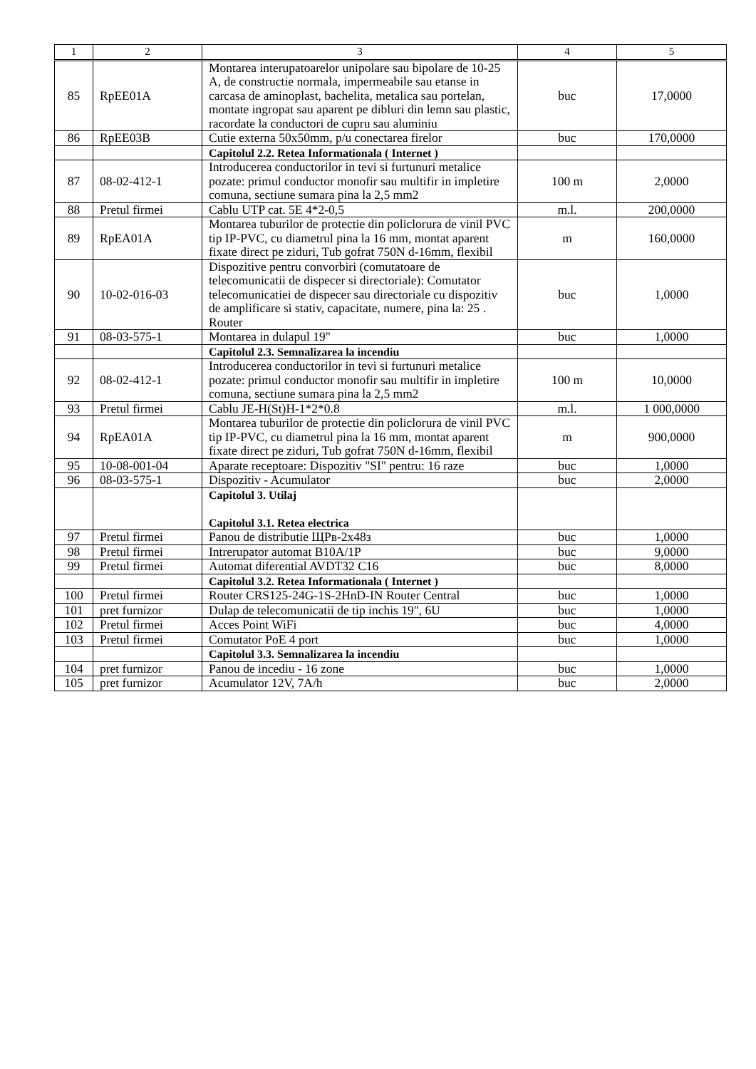| 1 | 2 | 3 | 4 | 5 |
| --- | --- | --- | --- | --- |
| 85 | RpEE01A | Montarea interupatoarelor unipolare sau bipolare de 10-25 A, de constructie normala, impermeabile sau etanse in carcasa de aminoplast, bachelita, metalica sau portelan, montate ingropat sau aparent pe dibluri din lemn sau plastic, racordate la conductori de cupru sau aluminiu | buc | 17,0000 |
| 86 | RpEE03B | Cutie externa 50x50mm, p/u conectarea firelor | buc | 170,0000 |
| | | Capitolul 2.2. Retea Informationala ( Internet ) | | |
| 87 | 08-02-412-1 | Introducerea conductorilor in tevi si furtunuri metalice pozate: primul conductor monofir sau multifir in impletire comuna, sectiune sumara pina la 2,5 mm2 | 100 m | 2,0000 |
| 88 | Pretul firmei | Cablu UTP cat. 5E 4*2-0,5 | m.l. | 200,0000 |
| 89 | RpEA01A | Montarea tuburilor de protectie din policlorura de vinil PVC tip IP-PVC, cu diametrul pina la 16 mm, montat aparent fixate direct pe ziduri, Tub gofrat 750N d-16mm, flexibil | m | 160,0000 |
| 90 | 10-02-016-03 | Dispozitive pentru convorbiri (comutatoare de telecomunicatii de dispecer si directoriale): Comutator telecomunicatiei de dispecer sau directoriale cu dispozitiv de amplificare si stativ, capacitate, numere, pina la: 25 . Router | buc | 1,0000 |
| 91 | 08-03-575-1 | Montarea in dulapul 19" | buc | 1,0000 |
| | | Capitolul 2.3. Semnalizarea la incendiu | | |
| 92 | 08-02-412-1 | Introducerea conductorilor in tevi si furtunuri metalice pozate: primul conductor monofir sau multifir in impletire comuna, sectiune sumara pina la 2,5 mm2 | 100 m | 10,0000 |
| 93 | Pretul firmei | Cablu JE-H(St)H-1*2*0.8 | m.l. | 1 000,0000 |
| 94 | RpEA01A | Montarea tuburilor de protectie din policlorura de vinil PVC tip IP-PVC, cu diametrul pina la 16 mm, montat aparent fixate direct pe ziduri, Tub gofrat 750N d-16mm, flexibil | m | 900,0000 |
| 95 | 10-08-001-04 | Aparate receptoare: Dispozitiv "SI" pentru: 16 raze | buc | 1,0000 |
| 96 | 08-03-575-1 | Dispozitiv - Acumulator | buc | 2,0000 |
| | | Capitolul 3. Utilaj Capitolul 3.1. Retea electrica | | |
| 97 | Pretul firmei | Panou de distributie ЩРв-2х48з | buc | 1,0000 |
| 98 | Pretul firmei | Intrerupator automat B10A/1P | buc | 9,0000 |
| 99 | Pretul firmei | Automat diferential AVDT32 C16 | buc | 8,0000 |
| | | Capitolul 3.2. Retea Informationala ( Internet ) | | |
| 100 | Pretul firmei | Router CRS125-24G-1S-2HnD-IN Router Central | buc | 1,0000 |
| 101 | pret furnizor | Dulap de telecomunicatii de tip inchis 19", 6U | buc | 1,0000 |
| 102 | Pretul firmei | Acces Point WiFi | buc | 4,0000 |
| 103 | Pretul firmei | Comutator PoE 4 port | buc | 1,0000 |
| | | Capitolul 3.3. Semnalizarea la incendiu | | |
| 104 | pret furnizor | Panou de incediu - 16 zone | buc | 1,0000 |
| 105 | pret furnizor | Acumulator 12V, 7A/h | buc | 2,0000 |